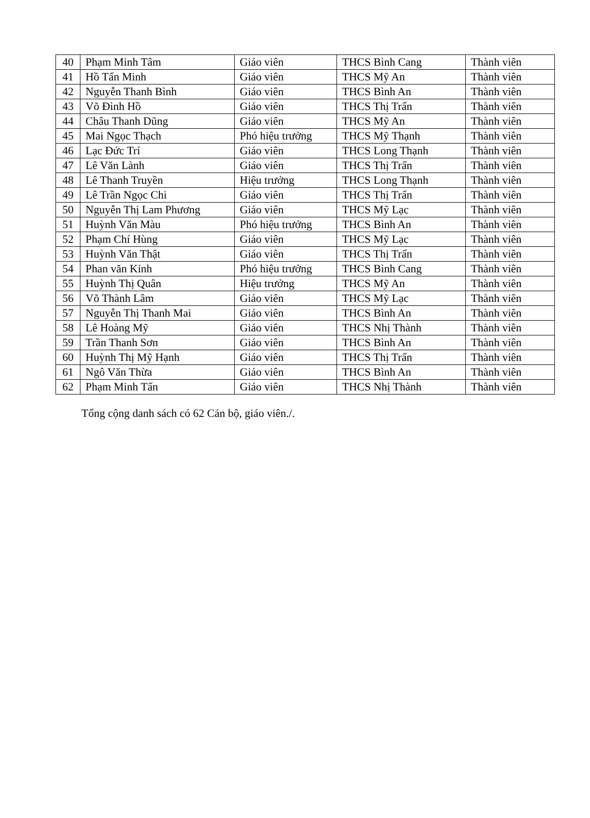| 40 | Phạm Minh Tâm | Giáo viên | THCS Bình Cang | Thành viên |
| 41 | Hồ Tấn Minh | Giáo viên | THCS Mỹ An | Thành viên |
| 42 | Nguyễn Thanh Bình | Giáo viên | THCS Bình An | Thành viên |
| 43 | Võ Đình Hồ | Giáo viên | THCS Thị Trấn | Thành viên |
| 44 | Châu Thanh Dũng | Giáo viên | THCS Mỹ An | Thành viên |
| 45 | Mai Ngọc Thạch | Phó hiệu trưởng | THCS Mỹ Thạnh | Thành viên |
| 46 | Lạc Đức Trí | Giáo viên | THCS Long Thạnh | Thành viên |
| 47 | Lê Văn Lành | Giáo viên | THCS Thị Trấn | Thành viên |
| 48 | Lê Thanh Truyền | Hiệu trưởng | THCS Long Thạnh | Thành viên |
| 49 | Lê Trần Ngọc Chi | Giáo viên | THCS Thị Trấn | Thành viên |
| 50 | Nguyễn Thị Lam Phương | Giáo viên | THCS Mỹ Lạc | Thành viên |
| 51 | Huỳnh Văn Màu | Phó hiệu trưởng | THCS Bình An | Thành viên |
| 52 | Phạm Chí Hùng | Giáo viên | THCS Mỹ Lạc | Thành viên |
| 53 | Huỳnh Văn Thật | Giáo viên | THCS Thị Trấn | Thành viên |
| 54 | Phan văn Kỉnh | Phó hiệu trưởng | THCS Bình Cang | Thành viên |
| 55 | Huỳnh Thị Quân | Hiệu trưởng | THCS Mỹ An | Thành viên |
| 56 | Võ Thành Lâm | Giáo viên | THCS Mỹ Lạc | Thành viên |
| 57 | Nguyễn Thị Thanh Mai | Giáo viên | THCS Bình An | Thành viên |
| 58 | Lê Hoàng Mỹ | Giáo viên | THCS Nhị Thành | Thành viên |
| 59 | Trần Thanh Sơn | Giáo viên | THCS Bình An | Thành viên |
| 60 | Huỳnh Thị Mỹ Hạnh | Giáo viên | THCS Thị Trấn | Thành viên |
| 61 | Ngô Văn Thừa | Giáo viên | THCS Bình An | Thành viên |
| 62 | Phạm Minh Tấn | Giáo viên | THCS Nhị Thành | Thành viên |
Tổng cộng danh sách có 62 Cán bộ, giáo viên./.